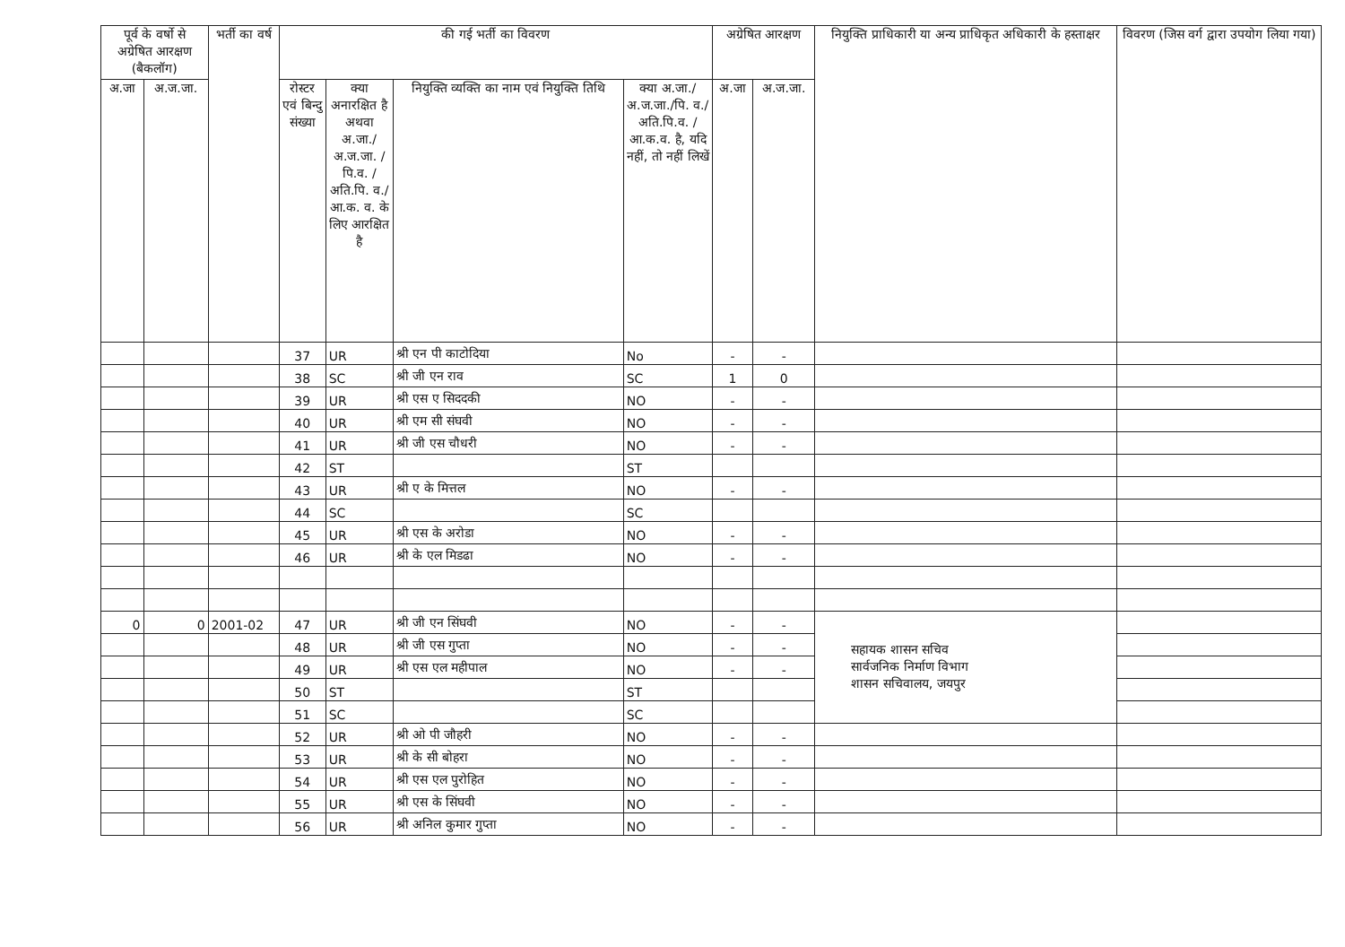| पूर्व के वर्षो से अग्रेषित आरक्षण (बैकलॉग) | | भर्ती का वर्ष | की गई भर्ती का विवरण | | | | अग्रेषित आरक्षण | | नियुक्ति प्राधिकारी या अन्य प्राधिकृत अधिकारी के हस्ताक्षर | विवरण (जिस वर्ग द्वारा उपयोग लिया गया) |
| --- | --- | --- | --- | --- | --- | --- | --- | --- | --- | --- |
| अ.जा | अ.ज.जा. | | रोस्टर एवं बिन्दु संख्या | क्या अनारक्षित है अथवा अ.जा./ अ.ज.जा. /पि.व. /अति.पि. व./आ.क. व. के लिए आरक्षित है | नियुक्ति व्यक्ति का नाम एवं नियुक्ति तिथि | क्या अ.जा./ अ.ज.जा./पि. व./अति.पि.व. /आ.क.व. है, यदि नहीं, तो नहीं लिखें | अ.जा | अ.ज.जा. | | |
| | | | 37 | UR | श्री एन पी काटोदिया | No | - | - | | |
| | | | 38 | SC | श्री जी एन राव | SC | 1 | 0 | | |
| | | | 39 | UR | श्री एस ए सिददकी | NO | - | - | | |
| | | | 40 | UR | श्री एम सी संघवी | NO | - | - | | |
| | | | 41 | UR | श्री जी एस चौधरी | NO | - | - | | |
| | | | 42 | ST | | ST | | | | |
| | | | 43 | UR | श्री ए के मित्तल | NO | - | - | | |
| | | | 44 | SC | | SC | | | | |
| | | | 45 | UR | श्री एस के अरोडा | NO | - | - | | |
| | | | 46 | UR | श्री के एल मिडढा | NO | - | - | | |
| 0 | 0 | 2001-02 | 47 | UR | श्री जी एन सिंघवी | NO | - | - | सहायक शासन सचिव सार्वजनिक निर्माण विभाग शासन सचिवालय, जयपुर | |
| | | | 48 | UR | श्री जी एस गुप्ता | NO | - | - | | |
| | | | 49 | UR | श्री एस एल महीपाल | NO | - | - | | |
| | | | 50 | ST | | ST | | | | |
| | | | 51 | SC | | SC | | | | |
| | | | 52 | UR | श्री ओ पी जौहरी | NO | - | - | | |
| | | | 53 | UR | श्री के सी बोहरा | NO | - | - | | |
| | | | 54 | UR | श्री एस एल पुरोहित | NO | - | - | | |
| | | | 55 | UR | श्री एस के सिंघवी | NO | - | - | | |
| | | | 56 | UR | श्री अनिल कुमार गुप्ता | NO | - | - | | |